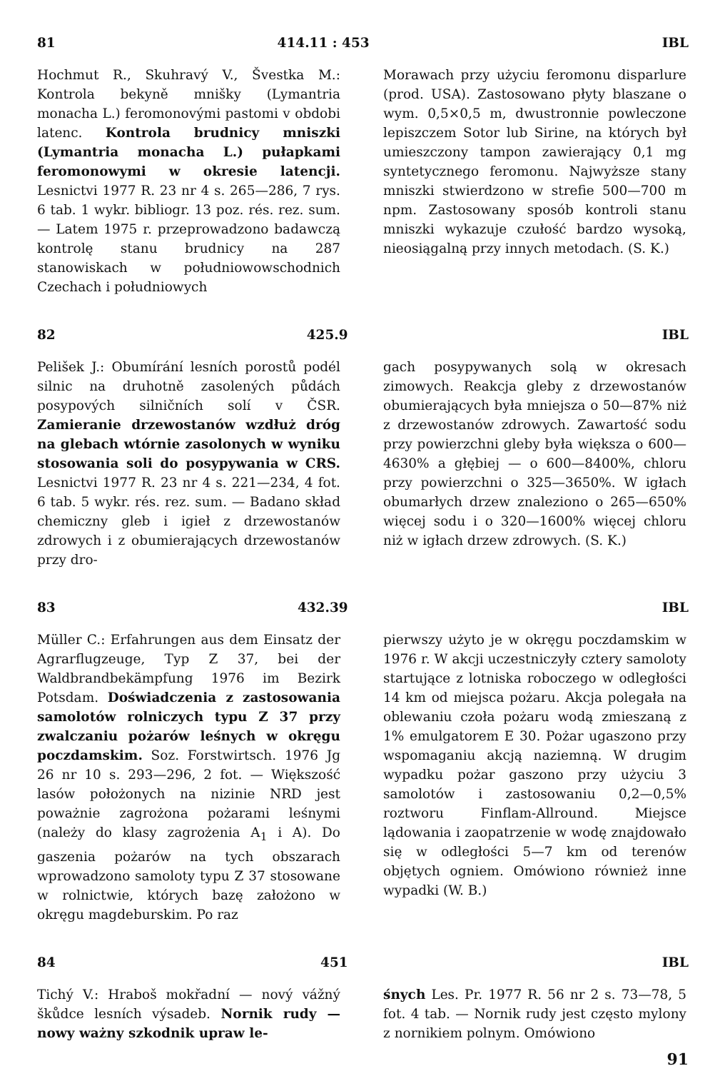81 414.11 : 453 IBL
Hochmut R., Skuhravý V., Švestka M.: Kontrola bekyně mnišky (Lymantria monacha L.) feromonovými pastomi v obdobi latenc. Kontrola brudnicy mniszki (Lymantria monacha L.) pułapkami feromonowymi w okresie latencji. Lesnictvi 1977 R. 23 nr 4 s. 265—286, 7 rys. 6 tab. 1 wykr. bibliogr. 13 poz. rés. rez. sum. — Latem 1975 r. przeprowadzono badawczą kontrolę stanu brudnicy na 287 stanowiskach w południowowschodnich Czechach i południowych
Morawach przy użyciu feromonu disparlure (prod. USA). Zastosowano płyty blaszane o wym. 0,5×0,5 m, dwustronnie powleczone lepiszczem Sotor lub Sirine, na których był umieszczony tampon zawierający 0,1 mg syntetycznego feromonu. Najwyższe stany mniszki stwierdzono w strefie 500—700 m npm. Zastosowany sposób kontroli stanu mniszki wykazuje czułość bardzo wysoką, nieosiągalną przy innych metodach. (S. K.)
82 425.9 IBL
Pelišek J.: Obumírání lesních porostů podél silnic na druhotně zasolených půdách posypových silničních solí v ČSR. Zamieranie drzewostanów wzdłuż dróg na glebach wtórnie zasolonych w wyniku stosowania soli do posypywania w CRS. Lesnictvi 1977 R. 23 nr 4 s. 221—234, 4 fot. 6 tab. 5 wykr. rés. rez. sum. — Badano skład chemiczny gleb i igieł z drzewostanów zdrowych i z obumierających drzewostanów przy dro-
gach posypywanych solą w okresach zimowych. Reakcja gleby z drzewostanów obumierających była mniejsza o 50—87% niż z drzewostanów zdrowych. Zawartość sodu przy powierzchni gleby była większa o 600—4630% a głębiej — o 600—8400%, chloru przy powierzchni o 325—3650%. W igłach obumarłych drzew znaleziono o 265—650% więcej sodu i o 320—1600% więcej chloru niż w igłach drzew zdrowych. (S. K.)
83 432.39 IBL
Müller C.: Erfahrungen aus dem Einsatz der Agrarflugzeuge, Typ Z 37, bei der Waldbrandbekämpfung 1976 im Bezirk Potsdam. Doświadczenia z zastosowania samolotów rolniczych typu Z 37 przy zwalczaniu pożarów leśnych w okręgu poczdamskim. Soz. Forstwirtsch. 1976 Jg 26 nr 10 s. 293—296, 2 fot. — Większość lasów położonych na nizinie NRD jest poważnie zagrożona pożarami leśnymi (należy do klasy zagrożenia A<sub>1</sub> i A). Do gaszenia pożarów na tych obszarach wprowadzono samoloty typu Z 37 stosowane w rolnictwie, których bazę założono w okręgu magdeburskim. Po raz
pierwszy użyto je w okręgu poczdamskim w 1976 r. W akcji uczestniczyły cztery samoloty startujące z lotniska roboczego w odległości 14 km od miejsca pożaru. Akcja polegała na oblewaniu czoła pożaru wodą zmieszaną z 1% emulgatorem E 30. Pożar ugaszono przy wspomaganiu akcją naziemną. W drugim wypadku pożar gaszono przy użyciu 3 samolotów i zastosowaniu 0,2—0,5% roztworu Finflam-Allround. Miejsce lądowania i zaopatrzenie w wodę znajdowało się w odległości 5—7 km od terenów objętych ogniem. Omówiono również inne wypadki (W. B.)
84 451 IBL
Tichý V.: Hraboš mokřadní — nový vážný škůdce lesních výsadeb. Nornik rudy — nowy ważny szkodnik upraw le-
śnych Les. Pr. 1977 R. 56 nr 2 s. 73—78, 5 fot. 4 tab. — Nornik rudy jest często mylony z nornikiem polnym. Omówiono
91